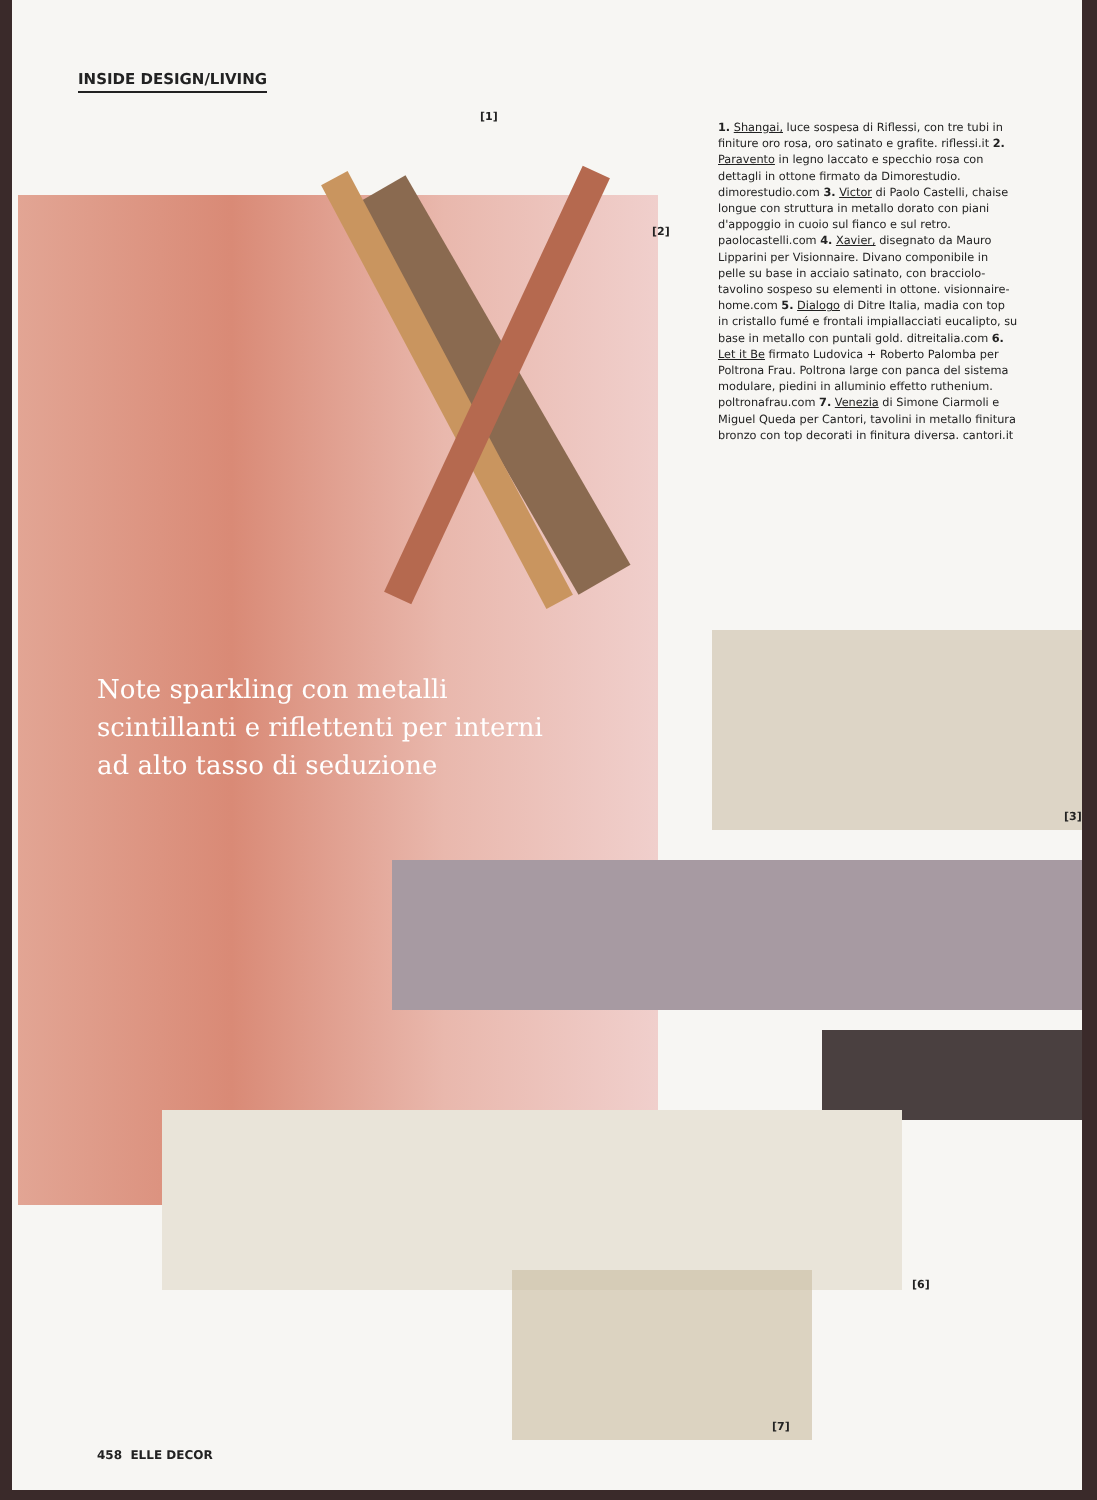INSIDE DESIGN/LIVING
[1]
[2]
1. Shangai, luce sospesa di Riflessi, con tre tubi in finiture oro rosa, oro satinato e grafite. riflessi.it 2. Paravento in legno laccato e specchio rosa con dettagli in ottone firmato da Dimorestudio. dimorestudio.com 3. Victor di Paolo Castelli, chaise longue con struttura in metallo dorato con piani d'appoggio in cuoio sul fianco e sul retro. paolocastelli.com 4. Xavier, disegnato da Mauro Lipparini per Visionnaire. Divano componibile in pelle su base in acciaio satinato, con bracciolo-tavolino sospeso su elementi in ottone. visionnaire-home.com 5. Dialogo di Ditre Italia, madia con top in cristallo fumé e frontali impiallacciati eucalipto, su base in metallo con puntali gold. ditreitalia.com 6. Let it Be firmato Ludovica + Roberto Palomba per Poltrona Frau. Poltrona large con panca del sistema modulare, piedini in alluminio effetto ruthenium. poltronafrau.com 7. Venezia di Simone Ciarmoli e Miguel Queda per Cantori, tavolini in metallo finitura bronzo con top decorati in finitura diversa. cantori.it
Note sparkling con metalli scintillanti e riflettenti per interni ad alto tasso di seduzione
[3]
[6]
[7]
458 ELLE DECOR